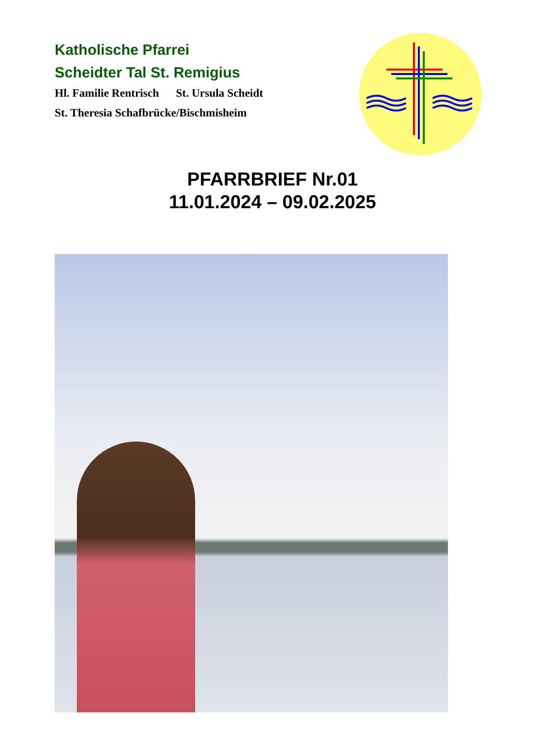Katholische Pfarrei
Scheidter Tal St. Remigius
Hl. Familie Rentrisch St. Ursula Scheidt
St. Theresia Schafbrücke/Bischmisheim
PFARRBRIEF Nr.01
11.01.2024 – 09.02.2025